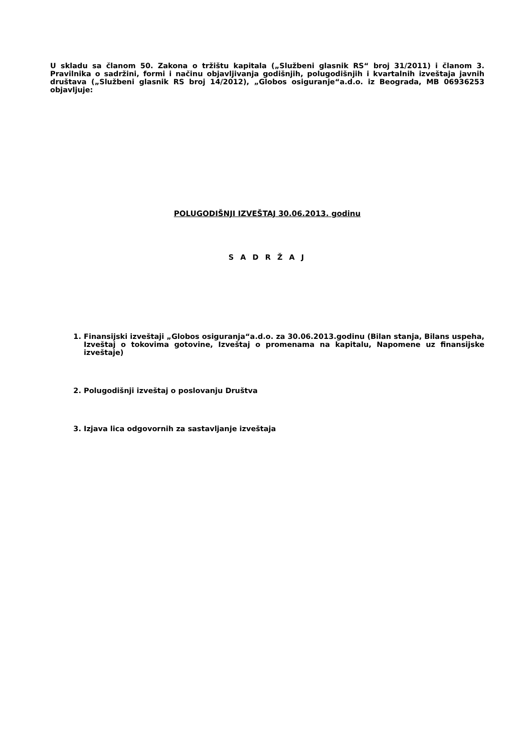U skladu sa članom 50. Zakona o tržištu kapitala („Službeni glasnik RS“ broj 31/2011) i članom 3. Pravilnika o sadržini, formi i načinu objavljivanja godišnjih, polugodišnjih i kvartalnih izveštaja javnih društava („Službeni glasnik RS broj 14/2012), „Globos osiguranje“a.d.o. iz Beograda, MB 06936253 objavljuje:
POLUGODIŠNJI IZVEŠTAJ 30.06.2013. godinu
S A D R Ž A J
1. Finansijski izveštaji „Globos osiguranja“a.d.o. za 30.06.2013.godinu (Bilan stanja, Bilans uspeha, Izveštaj o tokovima gotovine, Izveštaj o promenama na kapitalu, Napomene uz finansijske izveštaje)
2. Polugodišnji izveštaj o poslovanju Društva
3. Izjava lica odgovornih za sastavljanje izveštaja